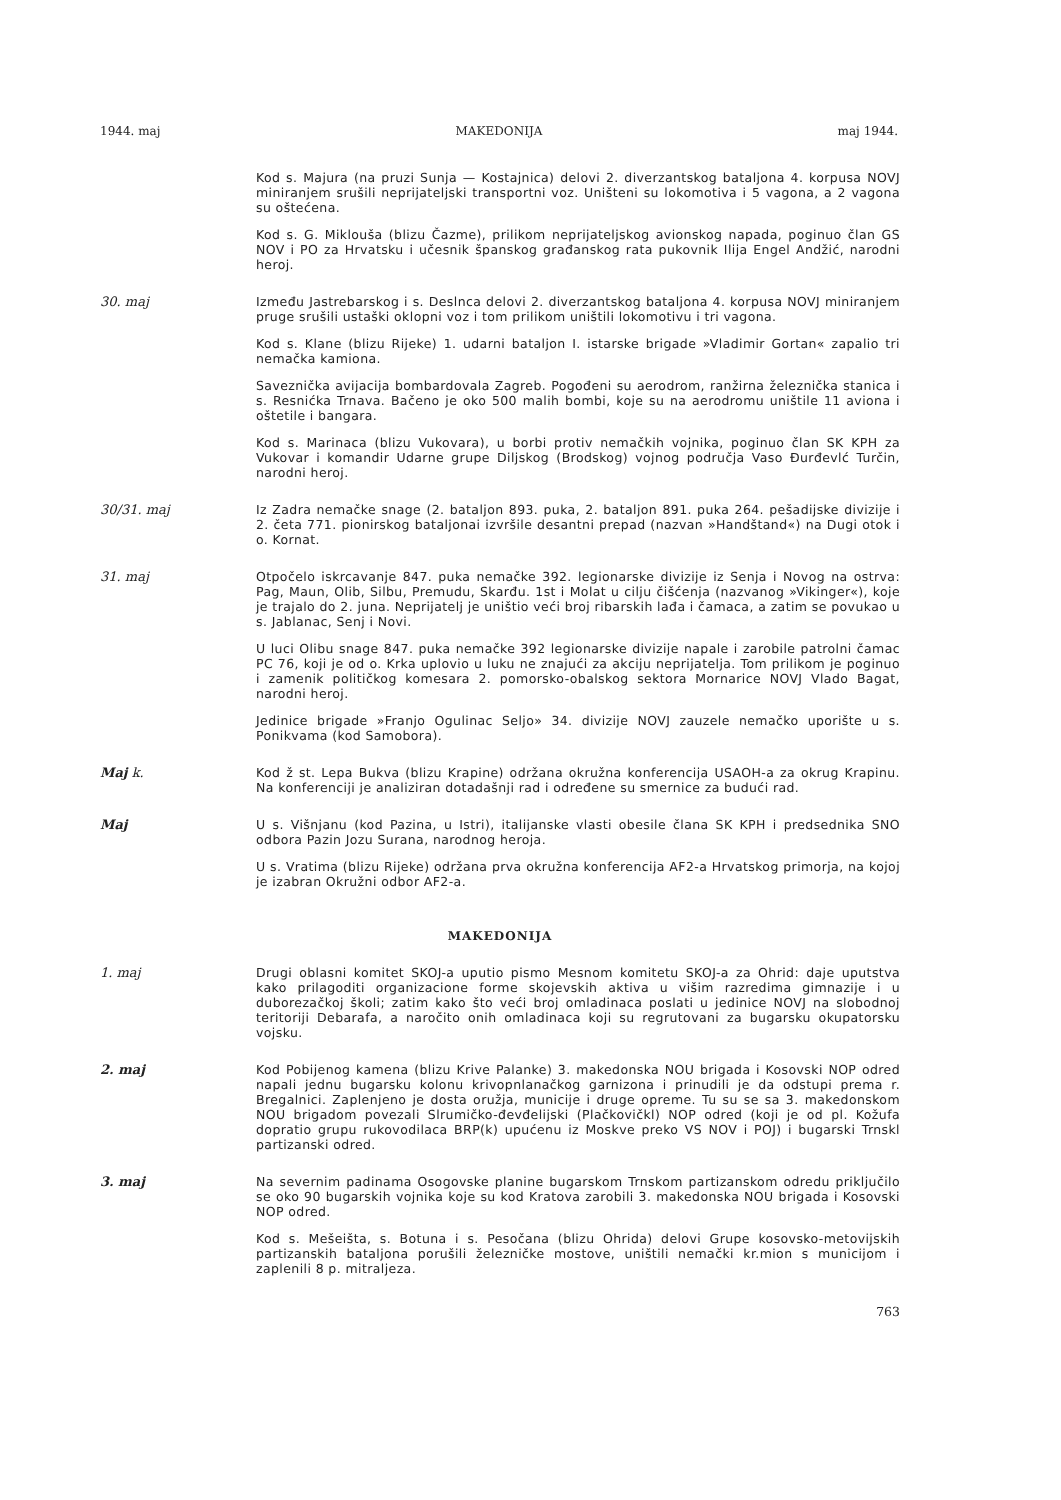1944. maj MAKEDONIJA maj 1944.
Kod s. Majura (na pruzi Sunja — Kostajnica) delovi 2. diverzantskog bataljona 4. korpusa NOVJ miniranjem srušili neprijateljski transportni voz. Uništeni su lokomotiva i 5 vagona, a 2 vagona su oštećena.
Kod s. G. Miklouša (blizu Čazme), prilikom neprijateljskog avionskog napada, poginuo član GS NOV i PO za Hrvatsku i učesnik španskog građanskog rata pukovnik Ilija Engel Andžić, narodni heroj.
30. maj Između Jastrebarskog i s. Deslnca delovi 2. diverzantskog bataljona 4. korpusa NOVJ miniranjem pruge srušili ustaški oklopni voz i tom prilikom uništili lokomotivu i tri vagona.
Kod s. Klane (blizu Rijeke) 1. udarni bataljon I. istarske brigade »Vladimir Gortan« zapalio tri nemačka kamiona.
Saveznička avijacija bombardovala Zagreb. Pogođeni su aerodrom, ranžirna železnička stanica i s. Resnićka Trnava. Bačeno je oko 500 malih bombi, koje su na aerodromu uništile 11 aviona i oštetile i bangara.
Kod s. Marinaca (blizu Vukovara), u borbi protiv nemačkih vojnika, poginuo član SK KPH za Vukovar i komandir Udarne grupe Diljskog (Brodskog) vojnog područja Vaso Đurđevlć Turčin, narodni heroj.
30/31. maj Iz Zadra nemačke snage (2. bataljon 893. puka, 2. bataljon 891. puka 264. pešadijske divizije i 2. četa 771. pionirskog bataljonai izvršile desantni prepad (nazvan »Handštand«) na Dugi otok i o. Kornat.
31. maj Otpočelo iskrcavanje 847. puka nemačke 392. legionarske divizije iz Senja i Novog na ostrva: Pag, Maun, Olib, Silbu, Premudu, Skarđu. 1st i Molat u cilju čišćenja (nazvanog »Vikinger«), koje je trajalo do 2. juna. Neprijatelj je uništio veći broj ribarskih lađa i čamaca, a zatim se povukao u s. Jablanac, Senj i Novi.
U luci Olibu snage 847. puka nemačke 392 legionarske divizije napale i zarobile patrolni čamac PC 76, koji je od o. Krka uplovio u luku ne znajući za akciju neprijatelja. Tom prilikom je poginuo i zamenik političkog komesara 2. pomorsko-obalskog sektora Mornarice NOVJ Vlado Bagat, narodni heroj.
Jedinice brigade »Franjo Ogulinac Seljo» 34. divizije NOVJ zauzele nemačko uporište u s. Ponikvama (kod Samobora).
Maj k. Kod ž st. Lepa Bukva (blizu Krapine) održana okružna konferencija USAOH-a za okrug Krapinu. Na konferenciji je analiziran dotadašnji rad i određene su smernice za budući rad.
Maj U s. Višnjanu (kod Pazina, u Istri), italijanske vlasti obesile člana SK KPH i predsednika SNO odbora Pazin Jozu Surana, narodnog heroja.
U s. Vratima (blizu Rijeke) održana prva okružna konferencija AF2-a Hrvatskog primorja, na kojoj je izabran Okružni odbor AF2-a.
MAKEDONIJA
1. maj Drugi oblasni komitet SKOJ-a uputio pismo Mesnom komitetu SKOJ-a za Ohrid: daje uputstva kako prilagoditi organizacione forme skojevskih aktiva u višim razredima gimnazije i u duborezačkoj školi; zatim kako što veći broj omladinaca poslati u jedinice NOVJ na slobodnoj teritoriji Debarafa, a naročito onih omladinaca koji su regrutovani za bugarsku okupatorsku vojsku.
2. maj Kod Pobijenog kamena (blizu Krive Palanke) 3. makedonska NOU brigada i Kosovski NOP odred napali jednu bugarsku kolonu krivopnlanačkog garnizona i prinudili je da odstupi prema r. Bregalnici. Zaplenjeno je dosta oružja, municije i druge opreme. Tu su se sa 3. makedonskom NOU brigadom povezali Slrumičko-đevđelijski (Plačkovičkl) NOP odred (koji je od pl. Kožufa dopratio grupu rukovodilaca BRP(k) upućenu iz Moskve preko VS NOV i POJ) i bugarski Trnskl partizanski odred.
3. maj Na severnim padinama Osogovske planine bugarskom Trnskom partizanskom odredu priključilo se oko 90 bugarskih vojnika koje su kod Kratova zarobili 3. makedonska NOU brigada i Kosovski NOP odred.
Kod s. Mešeišta, s. Botuna i s. Pesočana (blizu Ohrida) delovi Grupe kosovsko-metovijskih partizanskih bataljona porušili železničke mostove, uništili nemački kr.mion s municijom i zaplenili 8 p. mitraljeza.
763